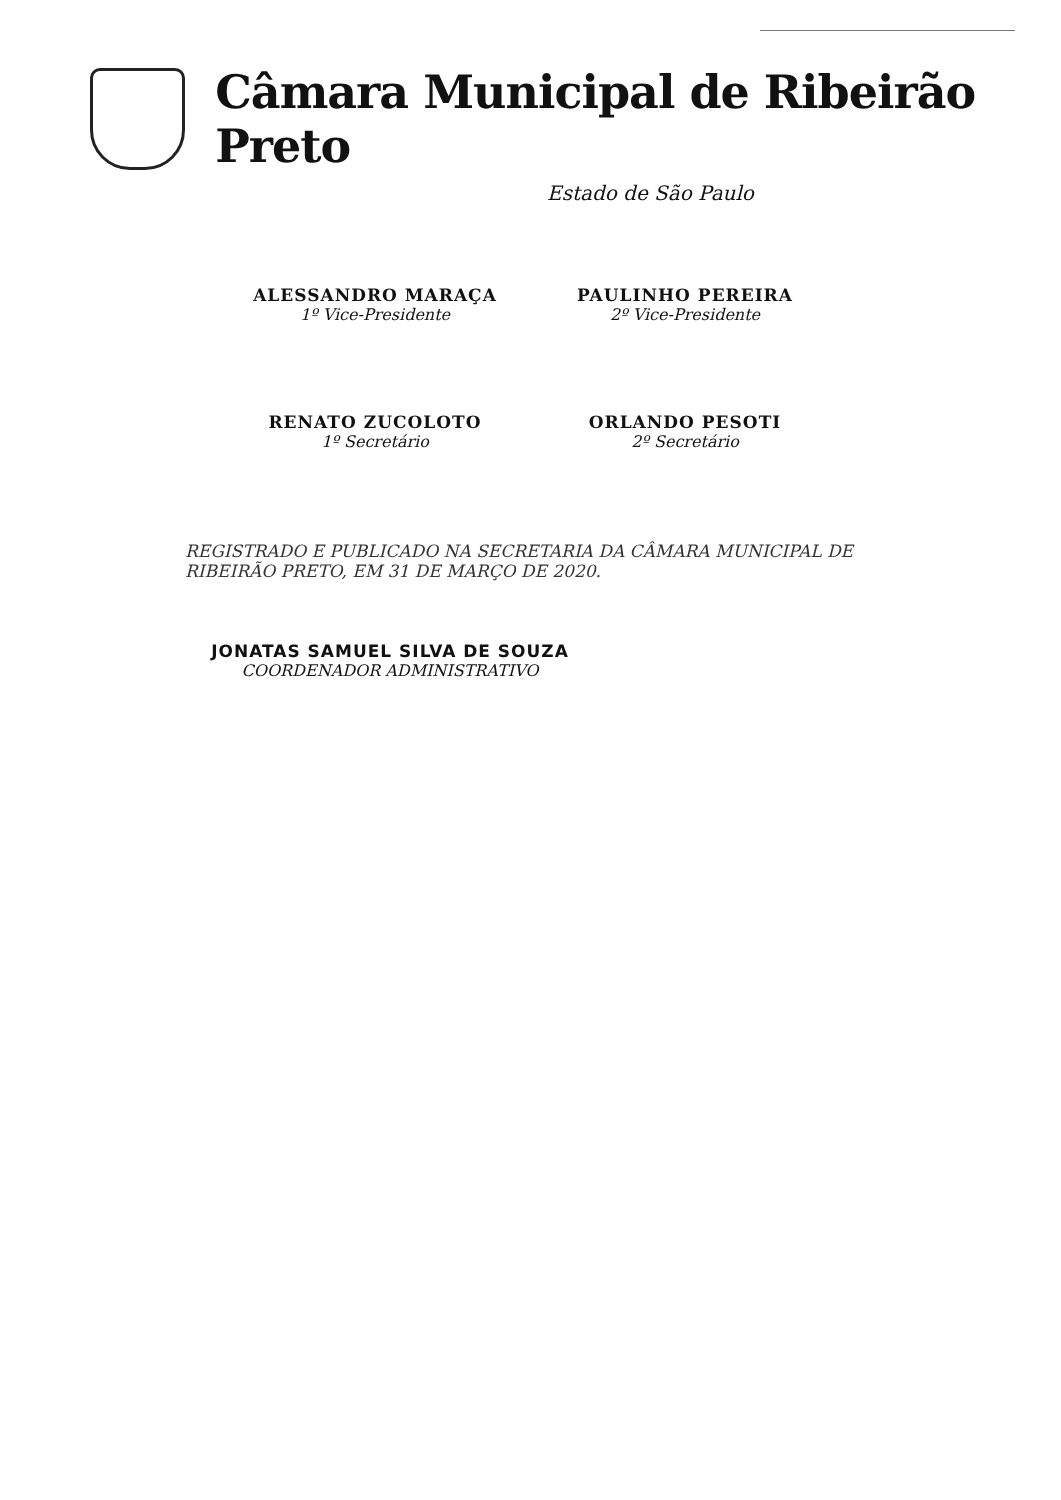Câmara Municipal de Ribeirão Preto
Estado de São Paulo
ALESSANDRO MARAÇA
1º Vice-Presidente
PAULINHO PEREIRA
2º Vice-Presidente
RENATO ZUCOLOTO
1º Secretário
ORLANDO PESOTI
2º Secretário
REGISTRADO E PUBLICADO NA SECRETARIA DA CÂMARA MUNICIPAL DE RIBEIRÃO PRETO, EM 31 DE MARÇO DE 2020.
JONATAS SAMUEL SILVA DE SOUZA
COORDENADOR ADMINISTRATIVO